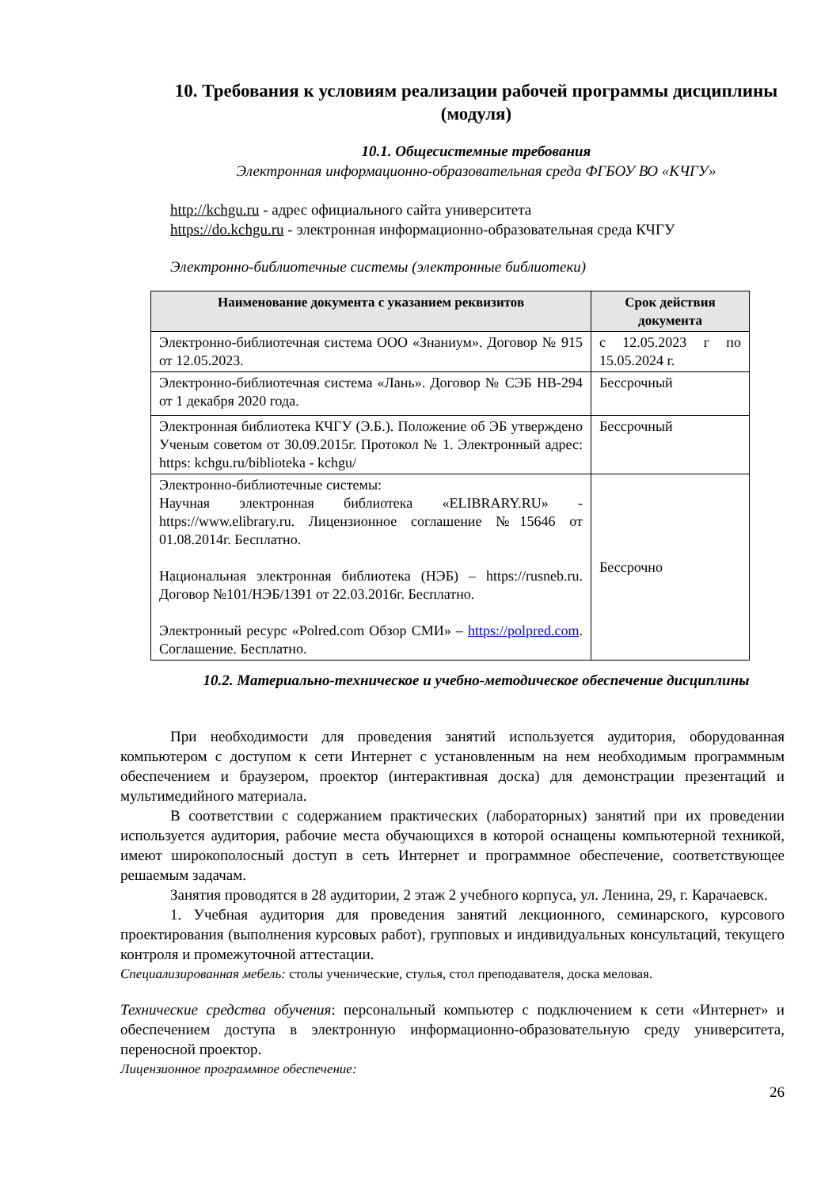10. Требования к условиям реализации рабочей программы дисциплины (модуля)
10.1. Общесистемные требования
Электронная информационно-образовательная среда ФГБОУ ВО «КЧГУ»
http://kchgu.ru - адрес официального сайта университета
https://do.kchgu.ru - электронная информационно-образовательная среда КЧГУ
Электронно-библиотечные системы (электронные библиотеки)
| Наименование документа с указанием реквизитов | Срок действия документа |
| --- | --- |
| Электронно-библиотечная система ООО «Знаниум». Договор № 915 от 12.05.2023. | с 12.05.2023 г по 15.05.2024 г. |
| Электронно-библиотечная система «Лань». Договор № СЭБ НВ-294 от 1 декабря 2020 года. | Бессрочный |
| Электронная библиотека КЧГУ (Э.Б.). Положение об ЭБ утверждено Ученым советом от 30.09.2015г. Протокол № 1. Электронный адрес: https: kchgu.ru/biblioteka - kchgu/ | Бессрочный |
| Электронно-библиотечные системы: Научная электронная библиотека «ELIBRARY.RU» - https://www.elibrary.ru. Лицензионное соглашение №15646 от 01.08.2014г. Бесплатно. Национальная электронная библиотека (НЭБ) – https://rusneb.ru. Договор №101/НЭБ/1391 от 22.03.2016г. Бесплатно. Электронный ресурс «Polred.com Обзор СМИ» – https://polpred.com . Соглашение. Бесплатно. | Бессрочно |
10.2. Материально-техническое и учебно-методическое обеспечение дисциплины
При необходимости для проведения занятий используется аудитория, оборудованная компьютером с доступом к сети Интернет с установленным на нем необходимым программным обеспечением и браузером, проектор (интерактивная доска) для демонстрации презентаций и мультимедийного материала.
В соответствии с содержанием практических (лабораторных) занятий при их проведении используется аудитория, рабочие места обучающихся в которой оснащены компьютерной техникой, имеют широкополосный доступ в сеть Интернет и программное обеспечение, соответствующее решаемым задачам.
Занятия проводятся в 28 аудитории, 2 этаж 2 учебного корпуса, ул. Ленина, 29, г. Карачаевск.
1. Учебная аудитория для проведения занятий лекционного, семинарского, курсового проектирования (выполнения курсовых работ), групповых и индивидуальных консультаций, текущего контроля и промежуточной аттестации.
Специализированная мебель: столы ученические, стулья, стол преподавателя, доска меловая.
Технические средства обучения: персональный компьютер с подключением к сети «Интернет» и обеспечением доступа в электронную информационно-образовательную среду университета, переносной проектор.
Лицензионное программное обеспечение:
26